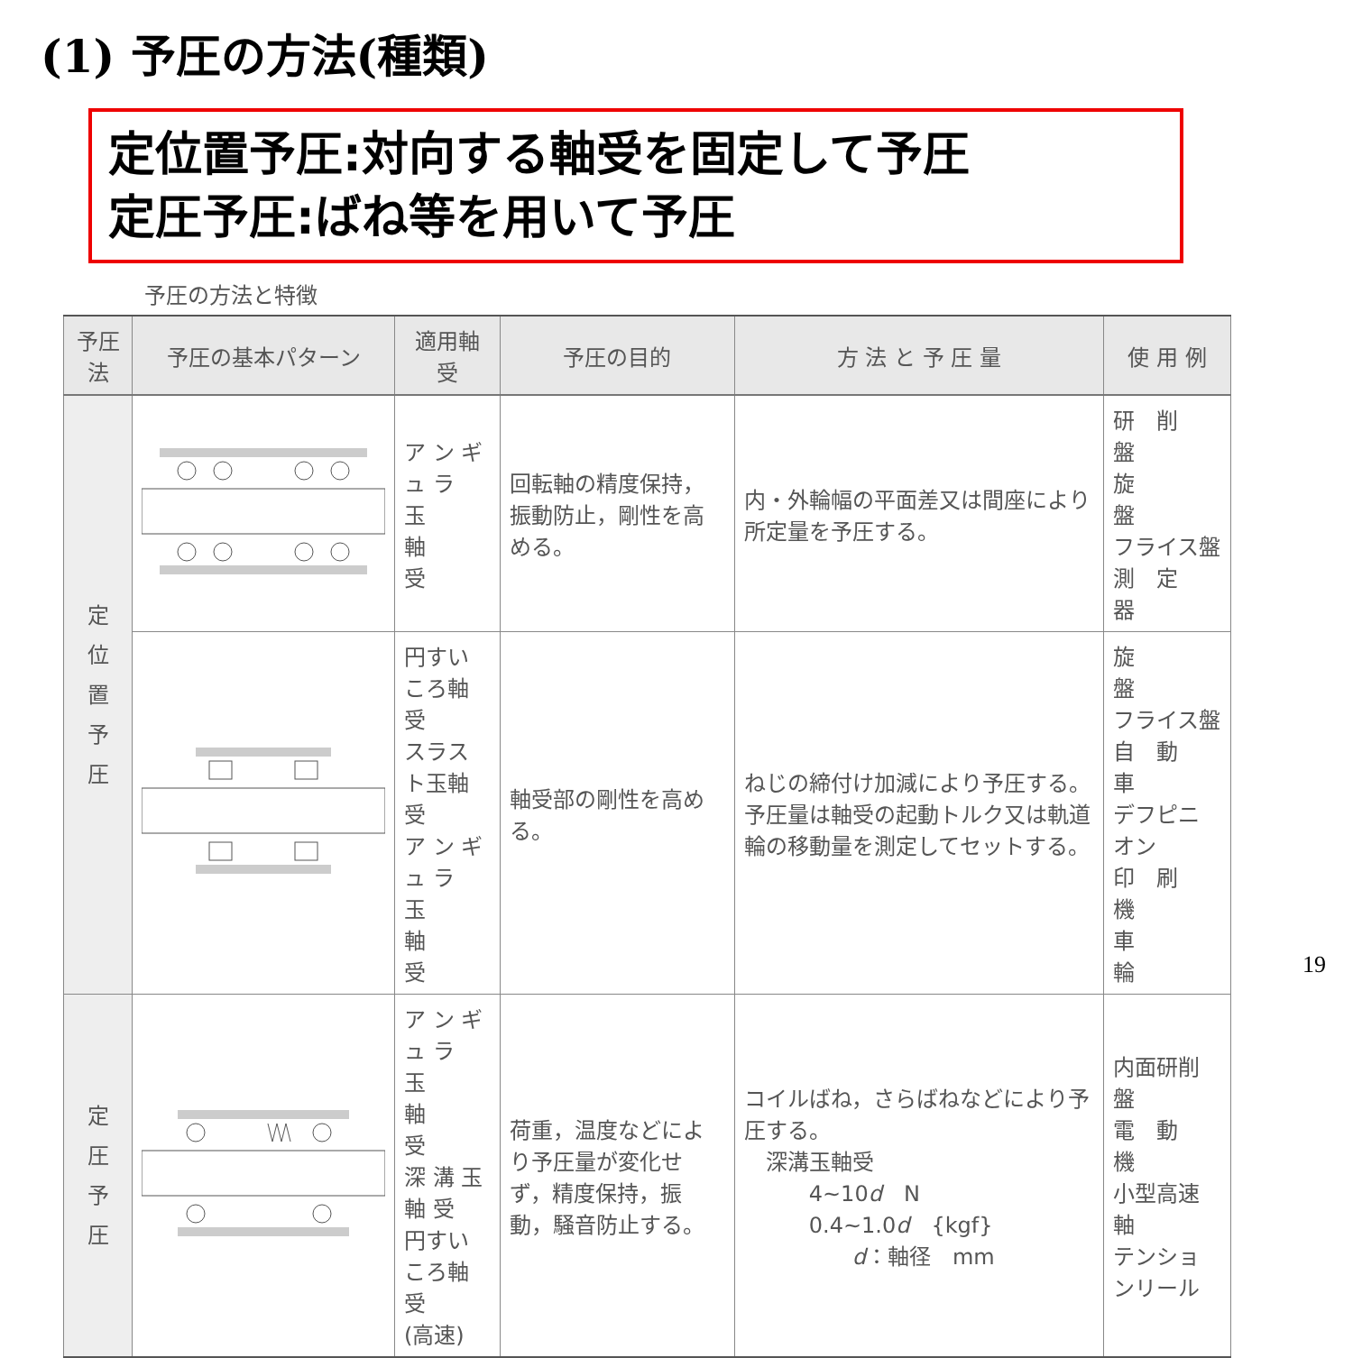(1) 予圧の方法(種類)
定位置予圧:対向する軸受を固定して予圧
定圧予圧:ばね等を用いて予圧
予圧の方法と特徴
| 予圧法 | 予圧の基本パターン | 適用軸受 | 予圧の目的 | 方 法 と 予 圧 量 | 使 用 例 |
| --- | --- | --- | --- | --- | --- |
| 定 位 置 予 圧 | | ア ン ギ ュ ラ 玉 軸 受 | 回転軸の精度保持，振動防止，剛性を高める。 | 内・外輪幅の平面差又は間座により所定量を予圧する。 | 研 削 盤 旋 盤 フライス盤 測 定 器 |
| | | 円すいころ軸受 スラスト玉軸受 ア ン ギ ュ ラ 玉 軸 受 | 軸受部の剛性を高める。 | ねじの締付け加減により予圧する。予圧量は軸受の起動トルク又は軌道輪の移動量を測定してセットする。 | 旋 盤 フライス盤 自 動 車 デフピニオン 印 刷 機 車 輪 |
| 定 圧 予 圧 | | ア ン ギ ュ ラ 玉 軸 受 深 溝 玉 軸 受 円すいころ軸受 (高速) | 荷重，温度などにより予圧量が変化せず，精度保持，振動，騒音防止する。 | コイルばね，さらばねなどにより予圧する。 深溝玉軸受 4~10 d N 0.4~1.0 d {kgf} d ：軸径 mm | 内面研削盤 電 動 機 小型高速軸 テンションリール |
19